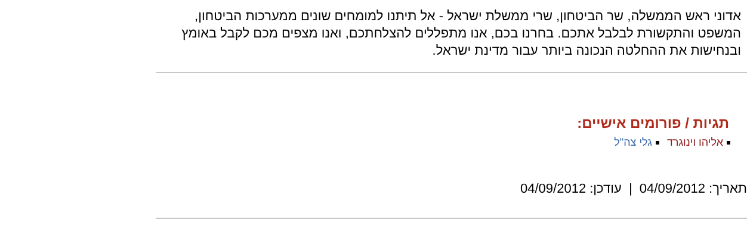אדוני ראש הממשלה, שר הביטחון, שרי ממשלת ישראל - אל תיתנו למומחים שונים ממערכות הביטחון, המשפט והתקשורת לבלבל אתכם. בחרנו בכם, אנו מתפללים להצלחתכם, ואנו מצפים מכם לקבל באומץ ובנחישות את ההחלטה הנכונה ביותר עבור מדינת ישראל.
תגיות / פורומים אישיים:
אליהו וינוגרד גלי צה"ל
תאריך: 04/09/2012 | עודכן: 04/09/2012